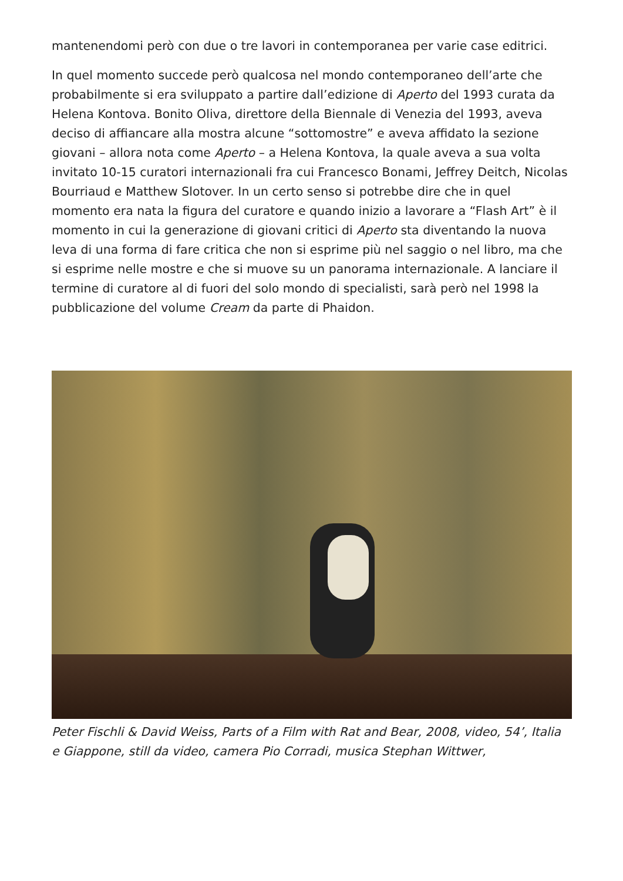mantenendomi però con due o tre lavori in contemporanea per varie case editrici.
In quel momento succede però qualcosa nel mondo contemporaneo dell’arte che probabilmente si era sviluppato a partire dall’edizione di Aperto del 1993 curata da Helena Kontova. Bonito Oliva, direttore della Biennale di Venezia del 1993, aveva deciso di affiancare alla mostra alcune “sottomostre” e aveva affidato la sezione giovani – allora nota come Aperto – a Helena Kontova, la quale aveva a sua volta invitato 10-15 curatori internazionali fra cui Francesco Bonami, Jeffrey Deitch, Nicolas Bourriaud e Matthew Slotover. In un certo senso si potrebbe dire che in quel momento era nata la figura del curatore e quando inizio a lavorare a “Flash Art” è il momento in cui la generazione di giovani critici di Aperto sta diventando la nuova leva di una forma di fare critica che non si esprime più nel saggio o nel libro, ma che si esprime nelle mostre e che si muove su un panorama internazionale. A lanciare il termine di curatore al di fuori del solo mondo di specialisti, sarà però nel 1998 la pubblicazione del volume Cream da parte di Phaidon.
Peter Fischli & David Weiss, Parts of a Film with Rat and Bear, 2008, video, 54’, Italia e Giappone, still da video, camera Pio Corradi, musica Stephan Wittwer,